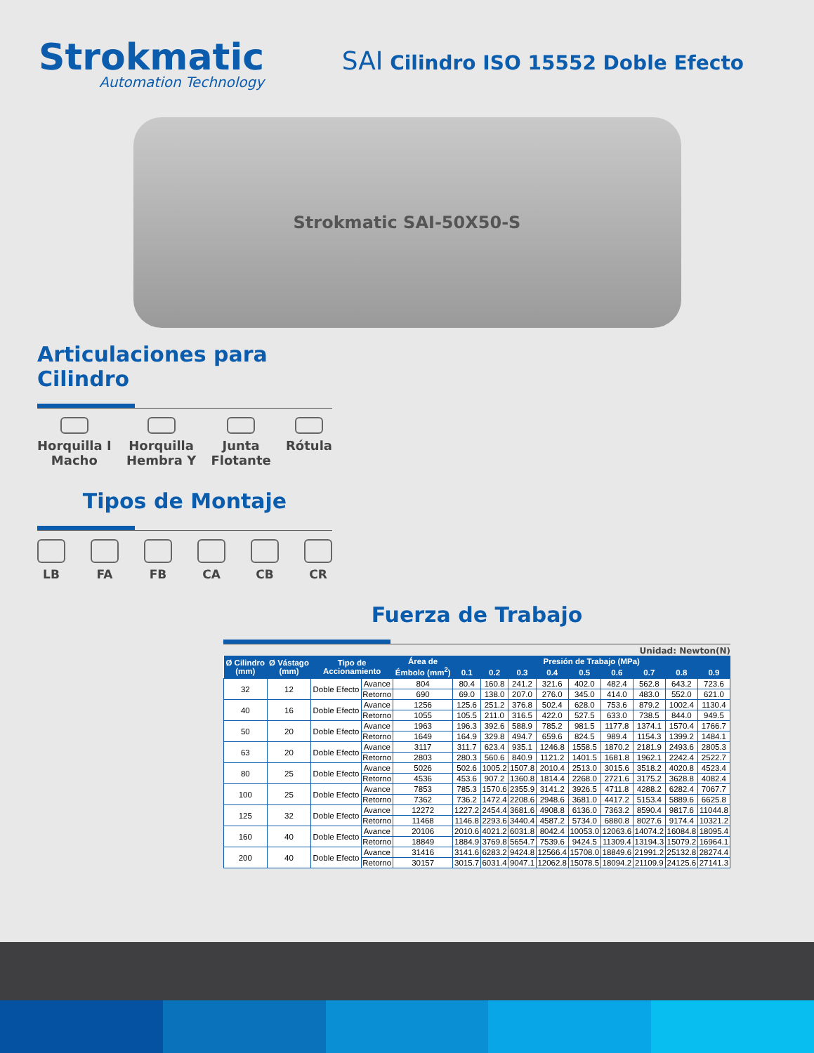Strokmatic
Automation Technology
SAI Cilindro ISO 15552 Doble Efecto
Strokmatic SAI-50X50-S
Articulaciones para Cilindro
Horquilla I
Macho
Horquilla
Hembra Y
Junta
Flotante
Rótula
Tipos de Montaje
LB FA FB CA CB CR
Fuerza de Trabajo
Unidad: Newton(N)
| Ø Cilindro (mm) | Ø Vástago (mm) | Tipo de Accionamiento | | Área de Émbolo (mm<sup>2</sup>) | Presión de Trabajo (MPa) | | | | | | | | |
| --- | --- | --- | --- | --- | --- | --- | --- | --- | --- | --- | --- | --- | --- |
| | | | | | 0.1 | 0.2 | 0.3 | 0.4 | 0.5 | 0.6 | 0.7 | 0.8 | 0.9 |
| 32 | 12 | Doble Efecto | Avance | 804 | 80.4 | 160.8 | 241.2 | 321.6 | 402.0 | 482.4 | 562.8 | 643.2 | 723.6 |
| | | | Retorno | 690 | 69.0 | 138.0 | 207.0 | 276.0 | 345.0 | 414.0 | 483.0 | 552.0 | 621.0 |
| 40 | 16 | Doble Efecto | Avance | 1256 | 125.6 | 251.2 | 376.8 | 502.4 | 628.0 | 753.6 | 879.2 | 1002.4 | 1130.4 |
| | | | Retorno | 1055 | 105.5 | 211.0 | 316.5 | 422.0 | 527.5 | 633.0 | 738.5 | 844.0 | 949.5 |
| 50 | 20 | Doble Efecto | Avance | 1963 | 196.3 | 392.6 | 588.9 | 785.2 | 981.5 | 1177.8 | 1374.1 | 1570.4 | 1766.7 |
| | | | Retorno | 1649 | 164.9 | 329.8 | 494.7 | 659.6 | 824.5 | 989.4 | 1154.3 | 1399.2 | 1484.1 |
| 63 | 20 | Doble Efecto | Avance | 3117 | 311.7 | 623.4 | 935.1 | 1246.8 | 1558.5 | 1870.2 | 2181.9 | 2493.6 | 2805.3 |
| | | | Retorno | 2803 | 280.3 | 560.6 | 840.9 | 1121.2 | 1401.5 | 1681.8 | 1962.1 | 2242.4 | 2522.7 |
| 80 | 25 | Doble Efecto | Avance | 5026 | 502.6 | 1005.2 | 1507.8 | 2010.4 | 2513.0 | 3015.6 | 3518.2 | 4020.8 | 4523.4 |
| | | | Retorno | 4536 | 453.6 | 907.2 | 1360.8 | 1814.4 | 2268.0 | 2721.6 | 3175.2 | 3628.8 | 4082.4 |
| 100 | 25 | Doble Efecto | Avance | 7853 | 785.3 | 1570.6 | 2355.9 | 3141.2 | 3926.5 | 4711.8 | 4288.2 | 6282.4 | 7067.7 |
| | | | Retorno | 7362 | 736.2 | 1472.4 | 2208.6 | 2948.6 | 3681.0 | 4417.2 | 5153.4 | 5889.6 | 6625.8 |
| 125 | 32 | Doble Efecto | Avance | 12272 | 1227.2 | 2454.4 | 3681.6 | 4908.8 | 6136.0 | 7363.2 | 8590.4 | 9817.6 | 11044.8 |
| | | | Retorno | 11468 | 1146.8 | 2293.6 | 3440.4 | 4587.2 | 5734.0 | 6880.8 | 8027.6 | 9174.4 | 10321.2 |
| 160 | 40 | Doble Efecto | Avance | 20106 | 2010.6 | 4021.2 | 6031.8 | 8042.4 | 10053.0 | 12063.6 | 14074.2 | 16084.8 | 18095.4 |
| | | | Retorno | 18849 | 1884.9 | 3769.8 | 5654.7 | 7539.6 | 9424.5 | 11309.4 | 13194.3 | 15079.2 | 16964.1 |
| 200 | 40 | Doble Efecto | Avance | 31416 | 3141.6 | 6283.2 | 9424.8 | 12566.4 | 15708.0 | 18849.6 | 21991.2 | 25132.8 | 28274.4 |
| | | | Retorno | 30157 | 3015.7 | 6031.4 | 9047.1 | 12062.8 | 15078.5 | 18094.2 | 21109.9 | 24125.6 | 27141.3 |